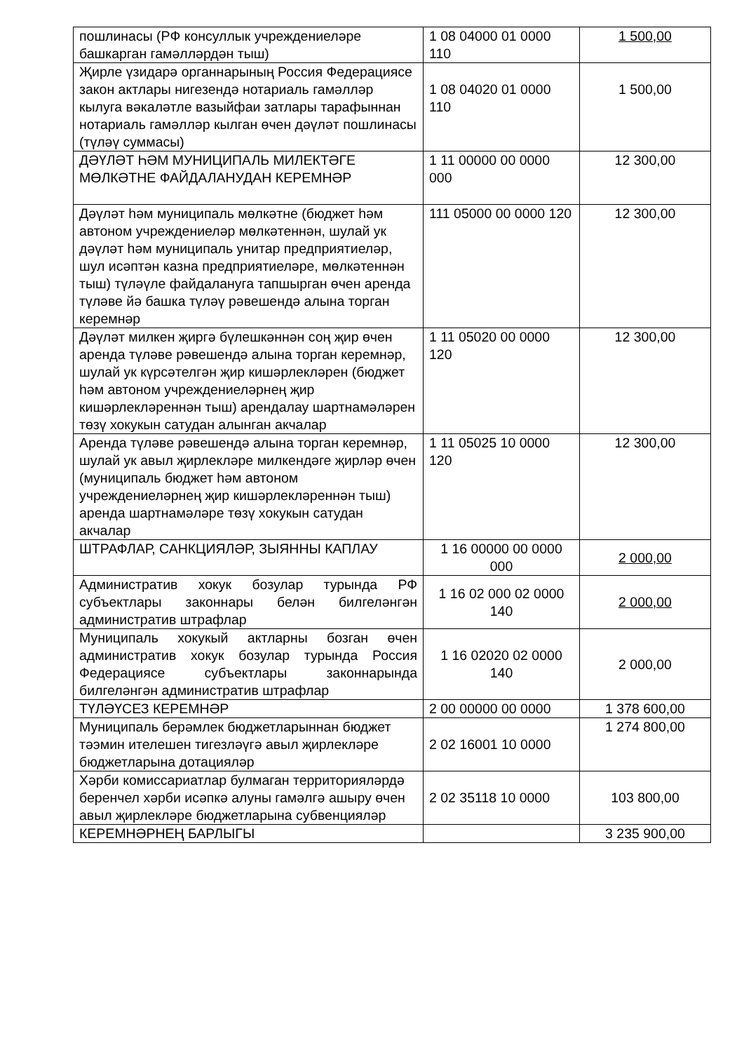| пошлинасы (РФ консуллык учреждениеләре башкарган гамәлләрдән тыш) | 1 08 04000 01 0000 110 | 1 500,00 |
| Җирле үзидарә органнарының Россия Федерациясе закон актлары нигезендә нотариаль гамәлләр кылуга вәкаләтле вазыйфаи затлары тарафыннан нотариаль гамәлләр кылган өчен дәүләт пошлинасы (түләү суммасы) | 1 08 04020 01 0000 110 | 1 500,00 |
| ДӘҮЛӘТ ҺӘМ МУНИЦИПАЛЬ МИЛЕКТӘГЕ МӨЛКӘТНЕ ФАЙДАЛАНУДАН КЕРЕМНӘР | 1 11 00000 00 0000 000 | 12 300,00 |
| Дәүләт һәм муниципаль мөлкәтне (бюджет һәм автоном учреждениеләр мөлкәтеннән, шулай ук дәүләт һәм муниципаль унитар предприятиеләр, шул исәптән казна предприятиеләре, мөлкәтеннән тыш) түләүле файдалануга тапшырган өчен аренда түләве йә башка түләү рәвешендә алына торган керемнәр | 111 05000 00 0000 120 | 12 300,00 |
| Дәүләт милкен җиргә бүлешкәннән соң җир өчен аренда түләве рәвешендә алына торган керемнәр, шулай ук күрсәтелгән җир кишәрлекләрен (бюджет һәм автоном учреждениеләрнең җир кишәрлекләреннән тыш) арендалау шартнамәләрен төзү хокукын сатудан алынган акчалар | 1 11 05020 00 0000 120 | 12 300,00 |
| Аренда түләве рәвешендә алына торган керемнәр, шулай ук авыл җирлекләре милкендәге җирләр өчен (муниципаль бюджет һәм автоном учреждениеләрнең җир кишәрлекләреннән тыш) аренда шартнамәләре төзү хокукын сатудан акчалар | 1 11 05025 10 0000 120 | 12 300,00 |
| ШТРАФЛАР, САНКЦИЯЛӘР, ЗЫЯННЫ КАПЛАУ | 1 16 00000 00 0000 000 | 2 000,00 |
| Административ хокук бозулар турында РФ субъектлары законнары белән билгеләнгән административ штрафлар | 1 16 02 000 02 0000 140 | 2 000,00 |
| Муниципаль хокукый актларны бозган өчен административ хокук бозулар турында Россия Федерациясе субъектлары законнарында билгеләнгән административ штрафлар | 1 16 02020 02 0000 140 | 2 000,00 |
| ТҮЛӘҮСЕЗ КЕРЕМНӘР | 2 00 00000 00 0000 | 1 378 600,00 |
| Муниципаль берәмлек бюджетларыннан бюджет тәэмин ителешен тигезләүгә авыл җирлекләре бюджетларына дотацияләр | 2 02 16001 10 0000 | 1 274 800,00 |
| Хәрби комиссариатлар булмаган территорияләрдә беренчел хәрби исәпкә алуны гамәлгә ашыру өчен авыл җирлекләре бюджетларына субвенцияләр | 2 02 35118 10 0000 | 103 800,00 |
| КЕРЕМНӘРНЕҢ БАРЛЫГЫ | | 3 235 900,00 |